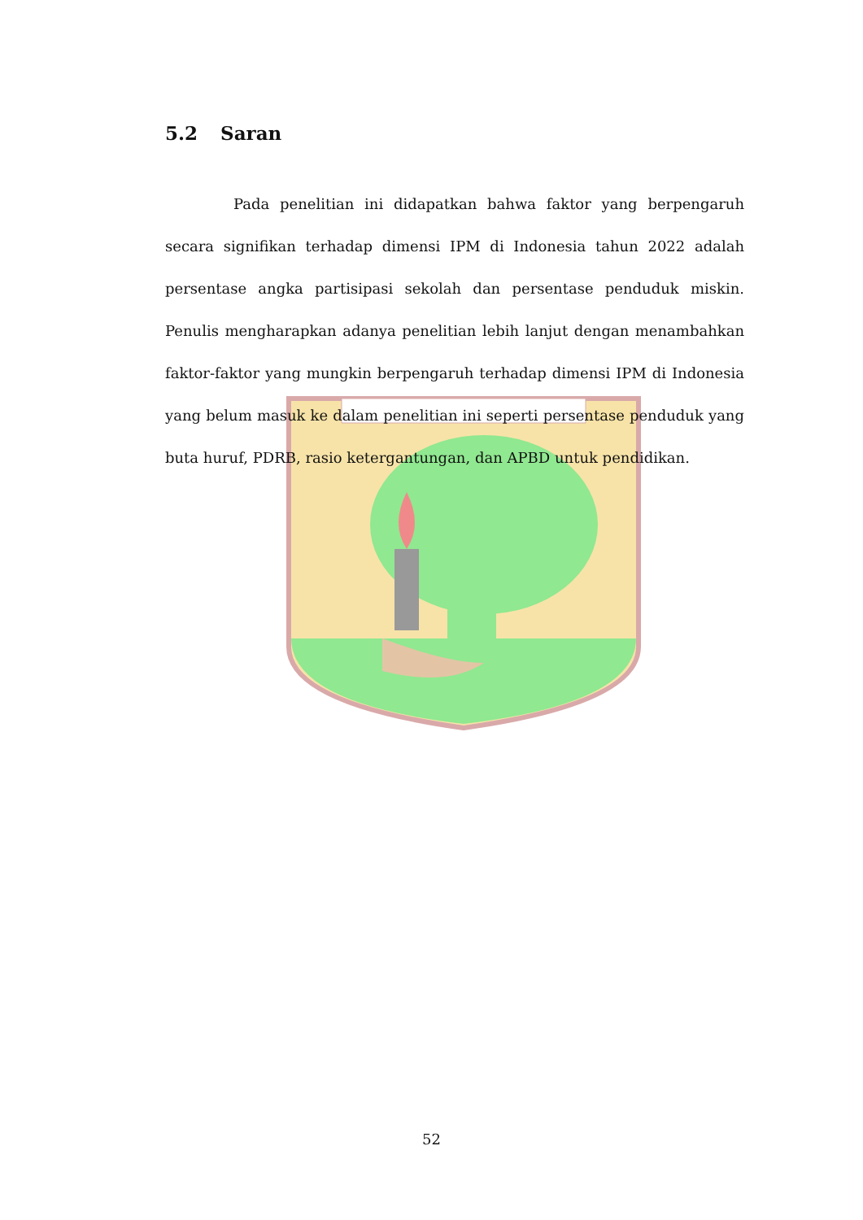5.2 Saran
Pada penelitian ini didapatkan bahwa faktor yang berpengaruh secara signifikan terhadap dimensi IPM di Indonesia tahun 2022 adalah persentase angka partisipasi sekolah dan persentase penduduk miskin. Penulis mengharapkan adanya penelitian lebih lanjut dengan menambahkan faktor-faktor yang mungkin berpengaruh terhadap dimensi IPM di Indonesia yang belum masuk ke dalam penelitian ini seperti persentase penduduk yang buta huruf, PDRB, rasio ketergantungan, dan APBD untuk pendidikan.
52